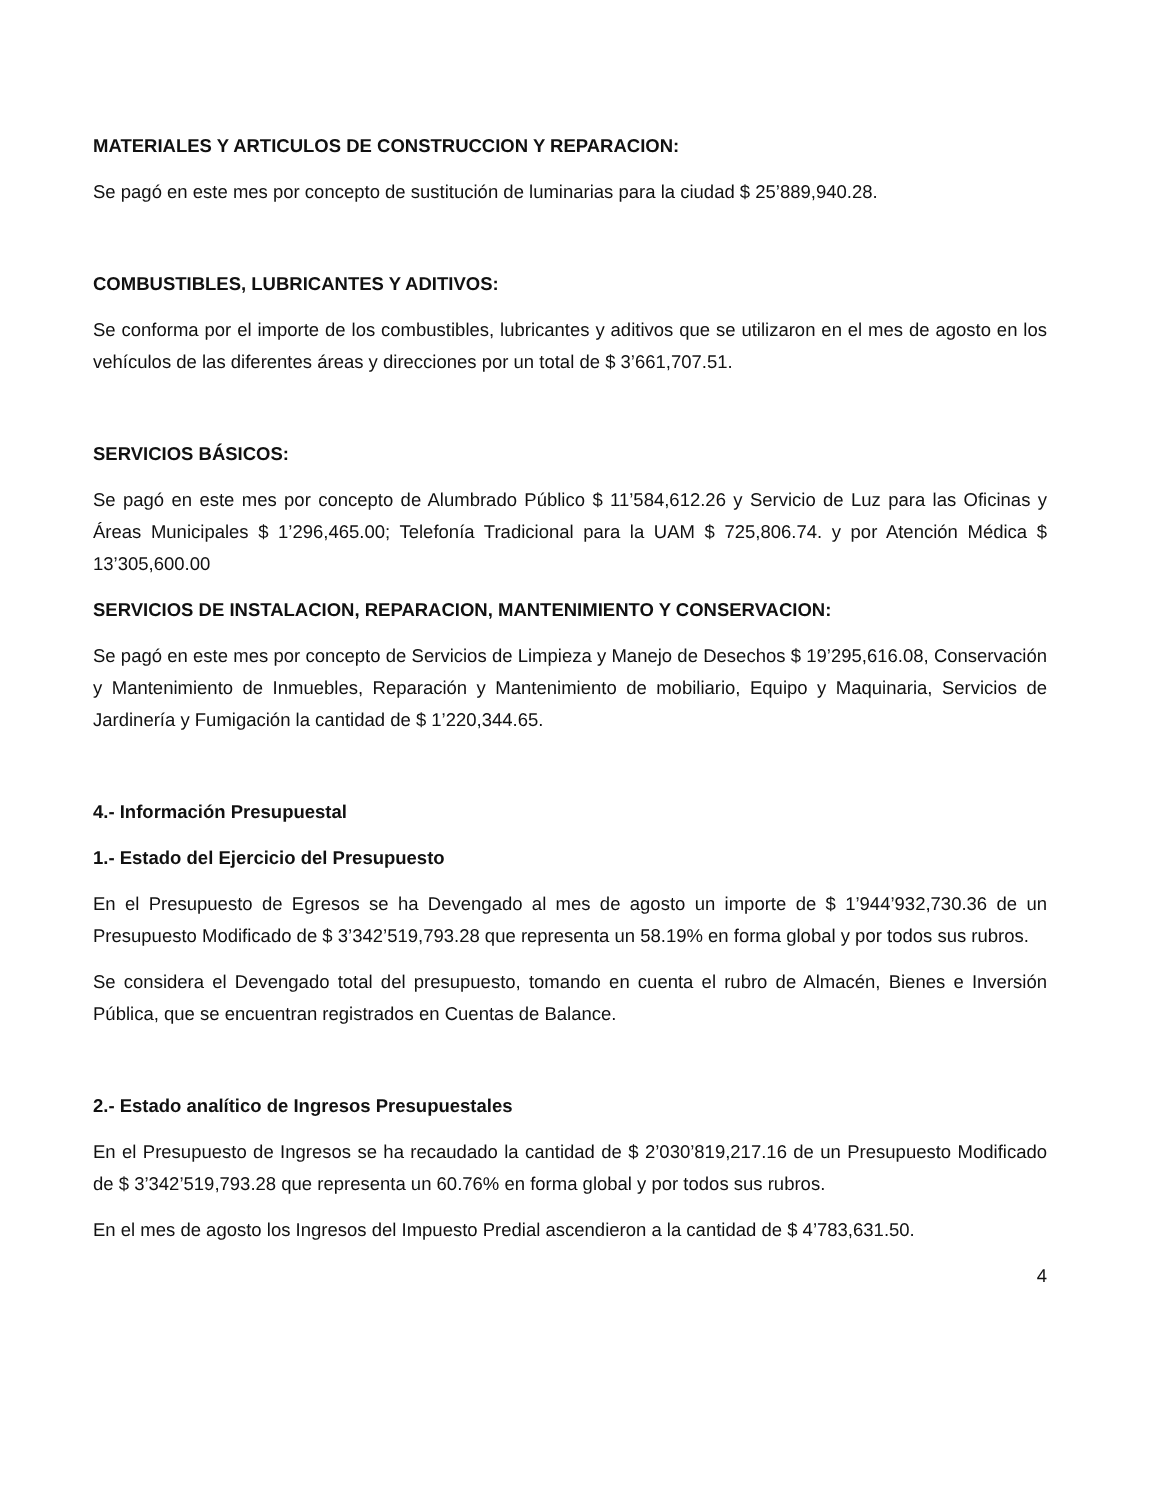MATERIALES Y ARTICULOS DE CONSTRUCCION Y REPARACION:
Se pagó en este mes por concepto de sustitución de luminarias para la ciudad $ 25’889,940.28.
COMBUSTIBLES, LUBRICANTES Y ADITIVOS:
Se conforma por el importe de los combustibles, lubricantes y aditivos que se utilizaron en el mes de agosto en los vehículos de las diferentes áreas y direcciones por un total de $ 3’661,707.51.
SERVICIOS BÁSICOS:
Se pagó en este mes por concepto de Alumbrado Público $ 11’584,612.26 y Servicio de Luz para las Oficinas y Áreas Municipales $ 1’296,465.00; Telefonía Tradicional para la UAM $ 725,806.74. y por Atención Médica $ 13’305,600.00
SERVICIOS DE INSTALACION, REPARACION, MANTENIMIENTO Y CONSERVACION:
Se pagó en este mes por concepto de Servicios de Limpieza y Manejo de Desechos $ 19’295,616.08, Conservación y Mantenimiento de Inmuebles, Reparación y Mantenimiento de mobiliario, Equipo y Maquinaria, Servicios de Jardinería y Fumigación la cantidad de $ 1’220,344.65.
4.- Información Presupuestal
1.- Estado del Ejercicio del Presupuesto
En el Presupuesto de Egresos se ha Devengado al mes de agosto un importe de $ 1’944’932,730.36 de un Presupuesto Modificado de $ 3’342’519,793.28 que representa un 58.19% en forma global y por todos sus rubros.
Se considera el Devengado total del presupuesto, tomando en cuenta el rubro de Almacén, Bienes e Inversión Pública, que se encuentran registrados en Cuentas de Balance.
2.- Estado analítico de Ingresos Presupuestales
En el Presupuesto de Ingresos se ha recaudado la cantidad de $ 2’030’819,217.16 de un Presupuesto Modificado de $ 3’342’519,793.28 que representa un 60.76% en forma global y por todos sus rubros.
En el mes de agosto los Ingresos del Impuesto Predial ascendieron a la cantidad de $ 4’783,631.50.
4